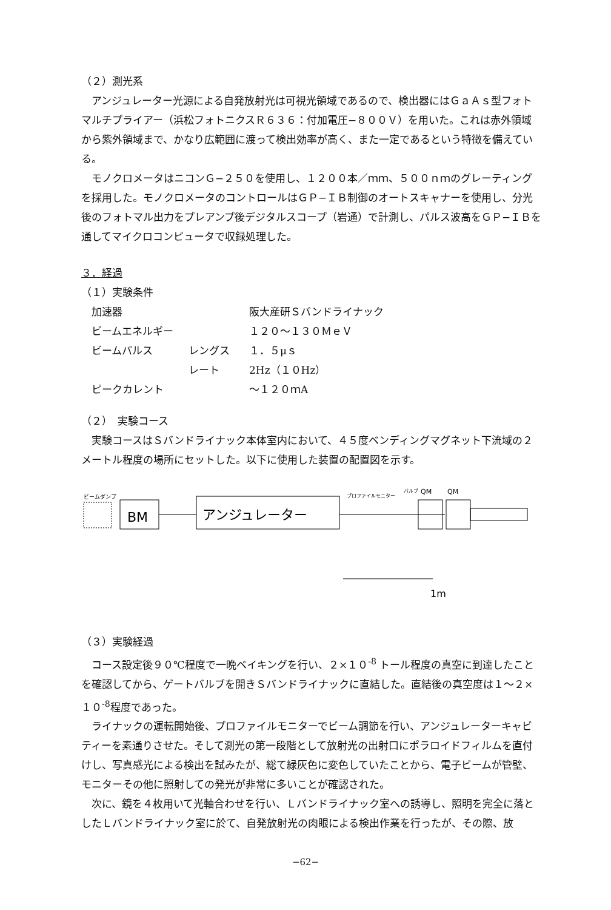（２）測光系
アンジュレーター光源による自発放射光は可視光領域であるので、検出器にはＧａＡｓ型フォトマルチプライアー（浜松フォトニクスＲ６３６：付加電圧−８００Ｖ）を用いた。これは赤外領域から紫外領域まで、かなり広範囲に渡って検出効率が高く、また一定であるという特徴を備えている。
モノクロメータはニコンＧ−２５０を使用し、１２００本／ｍｍ、５００ｎｍのグレーティングを採用した。モノクロメータのコントロールはＧＰ−ＩＢ制御のオートスキャナーを使用し、分光後のフォトマル出力をプレアンプ後デジタルスコープ（岩通）で計測し、パルス波高をＧＰ−ＩＢを通してマイクロコンピュータで収録処理した。
３．経過
（１）実験条件
| 加速器 | | 阪大産研Ｓバンドライナック |
| ビームエネルギー | | １２０〜１３０ＭｅＶ |
| ビームパルス | レングス | １．５μｓ |
| | レート | 2Hz（１０Hz） |
| ピークカレント | | 〜１２０ｍA |
（２）　実験コース
実験コースはＳバンドライナック本体室内において、４５度ベンディングマグネット下流域の２メートル程度の場所にセットした。以下に使用した装置の配置図を示す。
ビームダンプ
BM
アンジュレーター
プロファイルモニター
バルブ
QM
QM
1m
（３）実験経過
コース設定後９０℃程度で一晩ベイキングを行い、２×１０<sup>-8</sup> トール程度の真空に到達したことを確認してから、ゲートバルブを開きＳバンドライナックに直結した。直結後の真空度は１〜２×１０<sup>-8</sup>程度であった。
ライナックの運転開始後、プロファイルモニターでビーム調節を行い、アンジュレーターキャビティーを素通りさせた。そして測光の第一段階として放射光の出射口にポラロイドフィルムを直付けし、写真感光による検出を試みたが、総て緑灰色に変色していたことから、電子ビームが管壁、モニターその他に照射しての発光が非常に多いことが確認された。
次に、鏡を４枚用いて光軸合わせを行い、Ｌバンドライナック室への誘導し、照明を完全に落としたＬバンドライナック室に於て、自発放射光の肉眼による検出作業を行ったが、その際、放
−62−